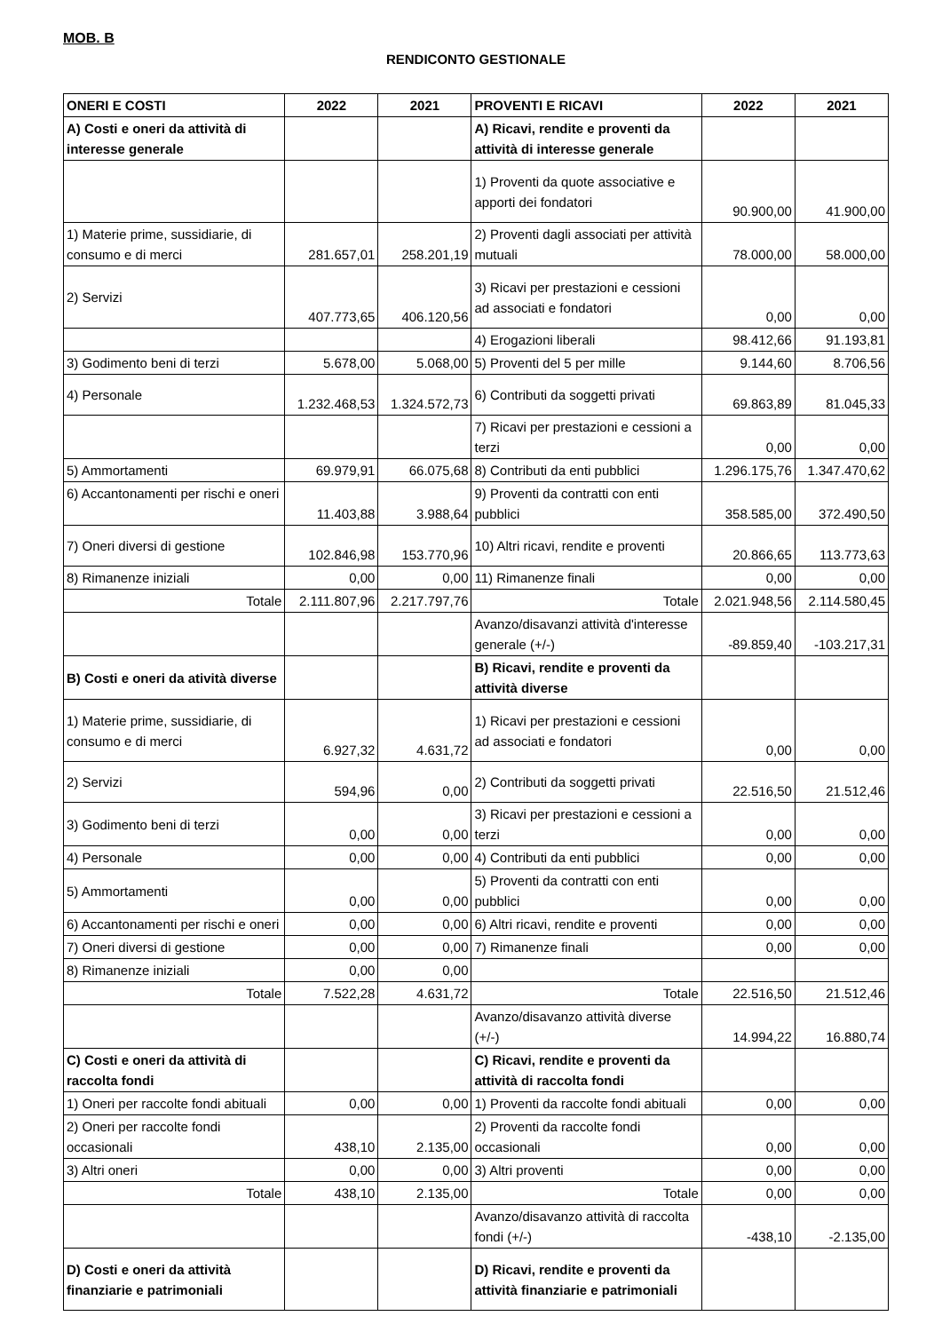MOB. B
RENDICONTO GESTIONALE
| ONERI E COSTI | 2022 | 2021 | PROVENTI E RICAVI | 2022 | 2021 |
| --- | --- | --- | --- | --- | --- |
| A) Costi e oneri da attività di interesse generale | | | A) Ricavi, rendite e proventi da attività di interesse generale | | |
| | | | 1) Proventi da quote associative e apporti dei fondatori | 90.900,00 | 41.900,00 |
| 1) Materie prime, sussidiarie, di consumo e di merci | 281.657,01 | 258.201,19 | 2) Proventi dagli associati per attività mutuali | 78.000,00 | 58.000,00 |
| 2) Servizi | 407.773,65 | 406.120,56 | 3) Ricavi per prestazioni e cessioni ad associati e fondatori | 0,00 | 0,00 |
| | | | 4) Erogazioni liberali | 98.412,66 | 91.193,81 |
| 3) Godimento beni di terzi | 5.678,00 | 5.068,00 | 5) Proventi del 5 per mille | 9.144,60 | 8.706,56 |
| 4) Personale | 1.232.468,53 | 1.324.572,73 | 6) Contributi da soggetti privati | 69.863,89 | 81.045,33 |
| | | | 7) Ricavi per prestazioni e cessioni a terzi | 0,00 | 0,00 |
| 5) Ammortamenti | 69.979,91 | 66.075,68 | 8) Contributi da enti pubblici | 1.296.175,76 | 1.347.470,62 |
| 6) Accantonamenti per rischi e oneri | 11.403,88 | 3.988,64 | 9) Proventi da contratti con enti pubblici | 358.585,00 | 372.490,50 |
| 7) Oneri diversi di gestione | 102.846,98 | 153.770,96 | 10) Altri ricavi, rendite e proventi | 20.866,65 | 113.773,63 |
| 8) Rimanenze iniziali | 0,00 | 0,00 | 11) Rimanenze finali | 0,00 | 0,00 |
| Totale | 2.111.807,96 | 2.217.797,76 | Totale | 2.021.948,56 | 2.114.580,45 |
| | | | Avanzo/disavanzi attività d'interesse generale (+/-) | -89.859,40 | -103.217,31 |
| B) Costi e oneri da atività diverse | | | B) Ricavi, rendite e proventi da attività diverse | | |
| 1) Materie prime, sussidiarie, di consumo e di merci | 6.927,32 | 4.631,72 | 1) Ricavi per prestazioni e cessioni ad associati e fondatori | 0,00 | 0,00 |
| 2) Servizi | 594,96 | 0,00 | 2) Contributi da soggetti privati | 22.516,50 | 21.512,46 |
| 3) Godimento beni di terzi | 0,00 | 0,00 | 3) Ricavi per prestazioni e cessioni a terzi | 0,00 | 0,00 |
| 4) Personale | 0,00 | 0,00 | 4) Contributi da enti pubblici | 0,00 | 0,00 |
| 5) Ammortamenti | 0,00 | 0,00 | 5) Proventi da contratti con enti pubblici | 0,00 | 0,00 |
| 6) Accantonamenti per rischi e oneri | 0,00 | 0,00 | 6) Altri ricavi, rendite e proventi | 0,00 | 0,00 |
| 7) Oneri diversi di gestione | 0,00 | 0,00 | 7) Rimanenze finali | 0,00 | 0,00 |
| 8) Rimanenze iniziali | 0,00 | 0,00 | | | |
| Totale | 7.522,28 | 4.631,72 | Totale | 22.516,50 | 21.512,46 |
| | | | Avanzo/disavanzo attività diverse (+/-) | 14.994,22 | 16.880,74 |
| C) Costi e oneri da attività di raccolta fondi | | | C) Ricavi, rendite e proventi da attività di raccolta fondi | | |
| 1) Oneri per raccolte fondi abituali | 0,00 | 0,00 | 1) Proventi da raccolte fondi abituali | 0,00 | 0,00 |
| 2) Oneri per raccolte fondi occasionali | 438,10 | 2.135,00 | 2) Proventi da raccolte fondi occasionali | 0,00 | 0,00 |
| 3) Altri oneri | 0,00 | 0,00 | 3) Altri proventi | 0,00 | 0,00 |
| Totale | 438,10 | 2.135,00 | Totale | 0,00 | 0,00 |
| | | | Avanzo/disavanzo attività di raccolta fondi (+/-) | -438,10 | -2.135,00 |
| D) Costi e oneri da attività finanziarie e patrimoniali | | | D) Ricavi, rendite e proventi da attività finanziarie e patrimoniali | | |